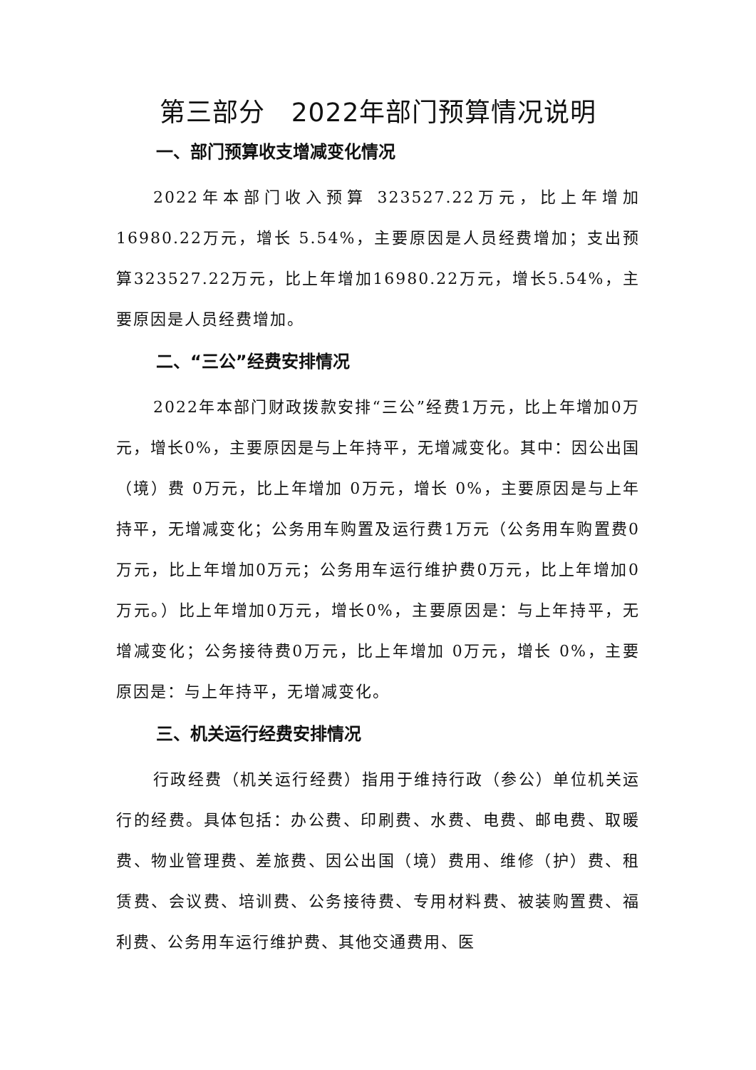第三部分　2022年部门预算情况说明
一、部门预算收支增减变化情况
2022年本部门收入预算 323527.22万元，比上年增加16980.22万元，增长 5.54%，主要原因是人员经费增加；支出预算323527.22万元，比上年增加16980.22万元，增长5.54%，主要原因是人员经费增加。
二、“三公”经费安排情况
2022年本部门财政拨款安排“三公”经费1万元，比上年增加0万元，增长0%，主要原因是与上年持平，无增减变化。其中：因公出国（境）费 0万元，比上年增加 0万元，增长 0%，主要原因是与上年持平，无增减变化；公务用车购置及运行费1万元（公务用车购置费0万元，比上年增加0万元；公务用车运行维护费0万元，比上年增加0万元。）比上年增加0万元，增长0%，主要原因是：与上年持平，无增减变化；公务接待费0万元，比上年增加 0万元，增长 0%，主要原因是：与上年持平，无增减变化。
三、机关运行经费安排情况
行政经费（机关运行经费）指用于维持行政（参公）单位机关运行的经费。具体包括：办公费、印刷费、水费、电费、邮电费、取暖费、物业管理费、差旅费、因公出国（境）费用、维修（护）费、租赁费、会议费、培训费、公务接待费、专用材料费、被装购置费、福利费、公务用车运行维护费、其他交通费用、医